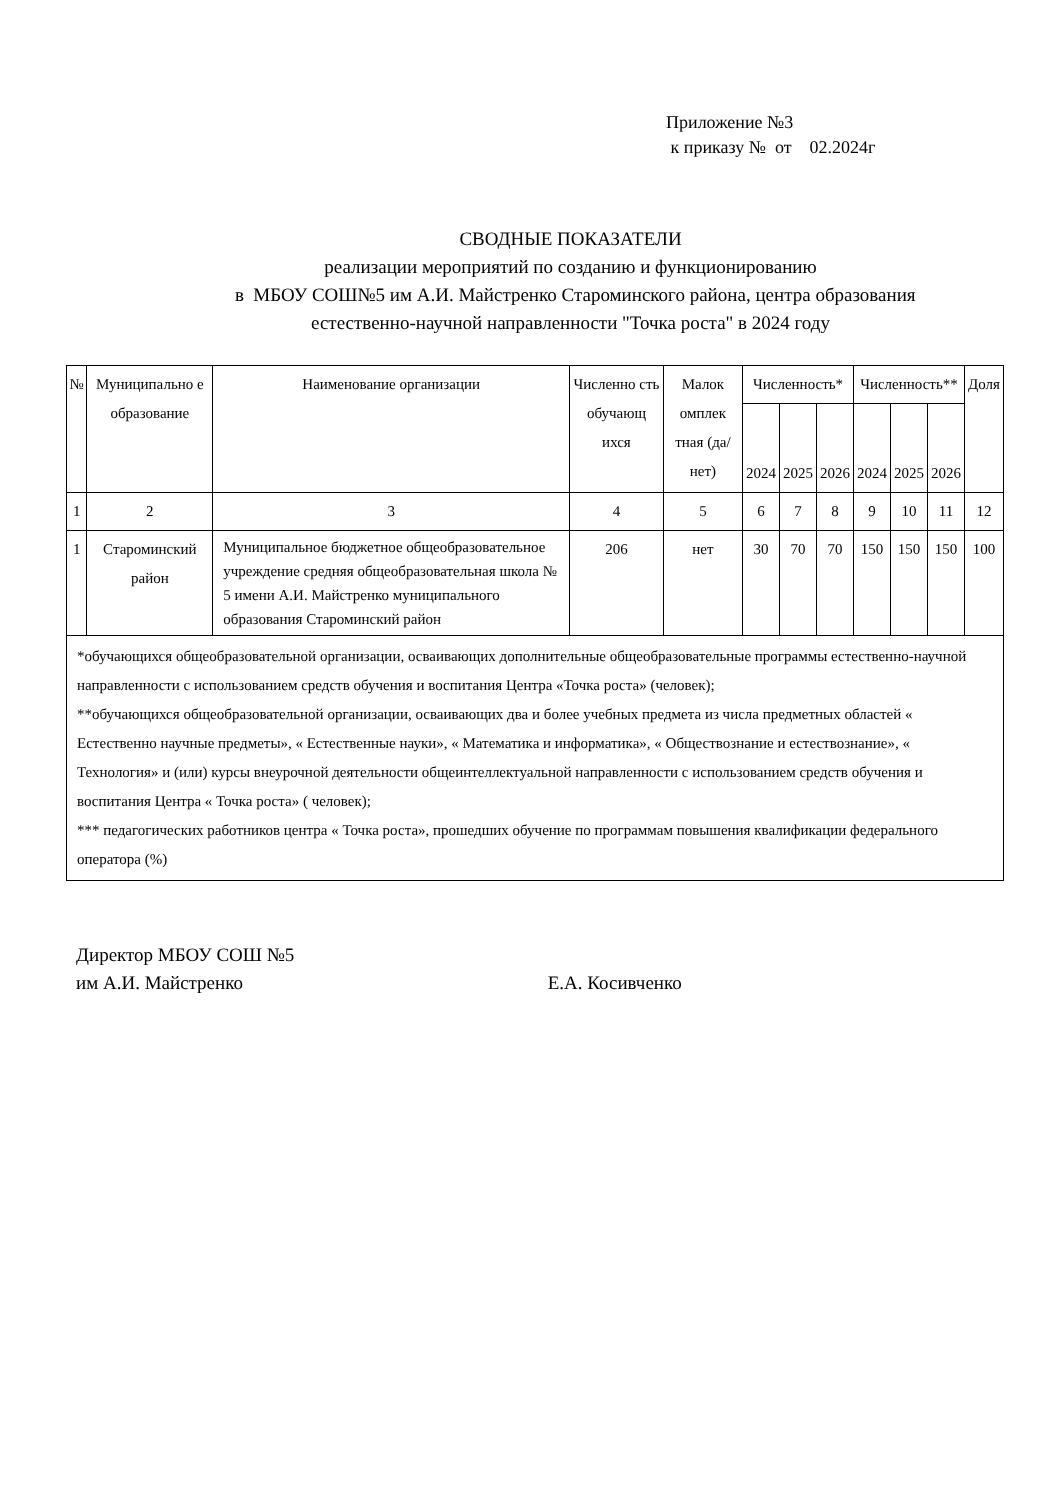Приложение №3
к приказу № от 02.2024г
СВОДНЫЕ ПОКАЗАТЕЛИ
реализации мероприятий по созданию и функционированию
в МБОУ СОШ№5 им А.И. Майстренко Староминского района, центра образования
естественно-научной направленности "Точка роста" в 2024 году
| № | Муниципально е образование | Наименование организации | Численно сть обучающ ихся | Малок омплек тная (да/нет) | Численность* | | | Численность** | | | Доля |
| --- | --- | --- | --- | --- | --- | --- | --- | --- | --- | --- | --- |
| | | | | | 2024 | 2025 | 2026 | 2024 | 2025 | 2026 | |
| 1 | 2 | 3 | 4 | 5 | 6 | 7 | 8 | 9 | 10 | 11 | 12 |
| 1 | Староминский район | Муниципальное бюджетное общеобразовательное учреждение средняя общеобразовательная школа № 5 имени А.И. Майстренко муниципального образования Староминский район | 206 | нет | 30 | 70 | 70 | 150 | 150 | 150 | 100 |
| *обучающихся общеобразовательной организации, осваивающих дополнительные общеобразовательные программы естественно-научной направленности с использованием средств обучения и воспитания Центра «Точка роста» (человек); **обучающихся общеобразовательной организации, осваивающих два и более учебных предмета из числа предметных областей « Естественно научные предметы», « Естественные науки», « Математика и информатика», « Обществознание и естествознание», « Технология» и (или) курсы внеурочной деятельности общеинтеллектуальной направленности с использованием средств обучения и воспитания Центра « Точка роста» ( человек); *** педагогических работников центра « Точка роста», прошедших обучение по программам повышения квалификации федерального оператора (%) | | | | | | | | | | | |
Директор МБОУ СОШ №5
им А.И. Майстренко Е.А. Косивченко